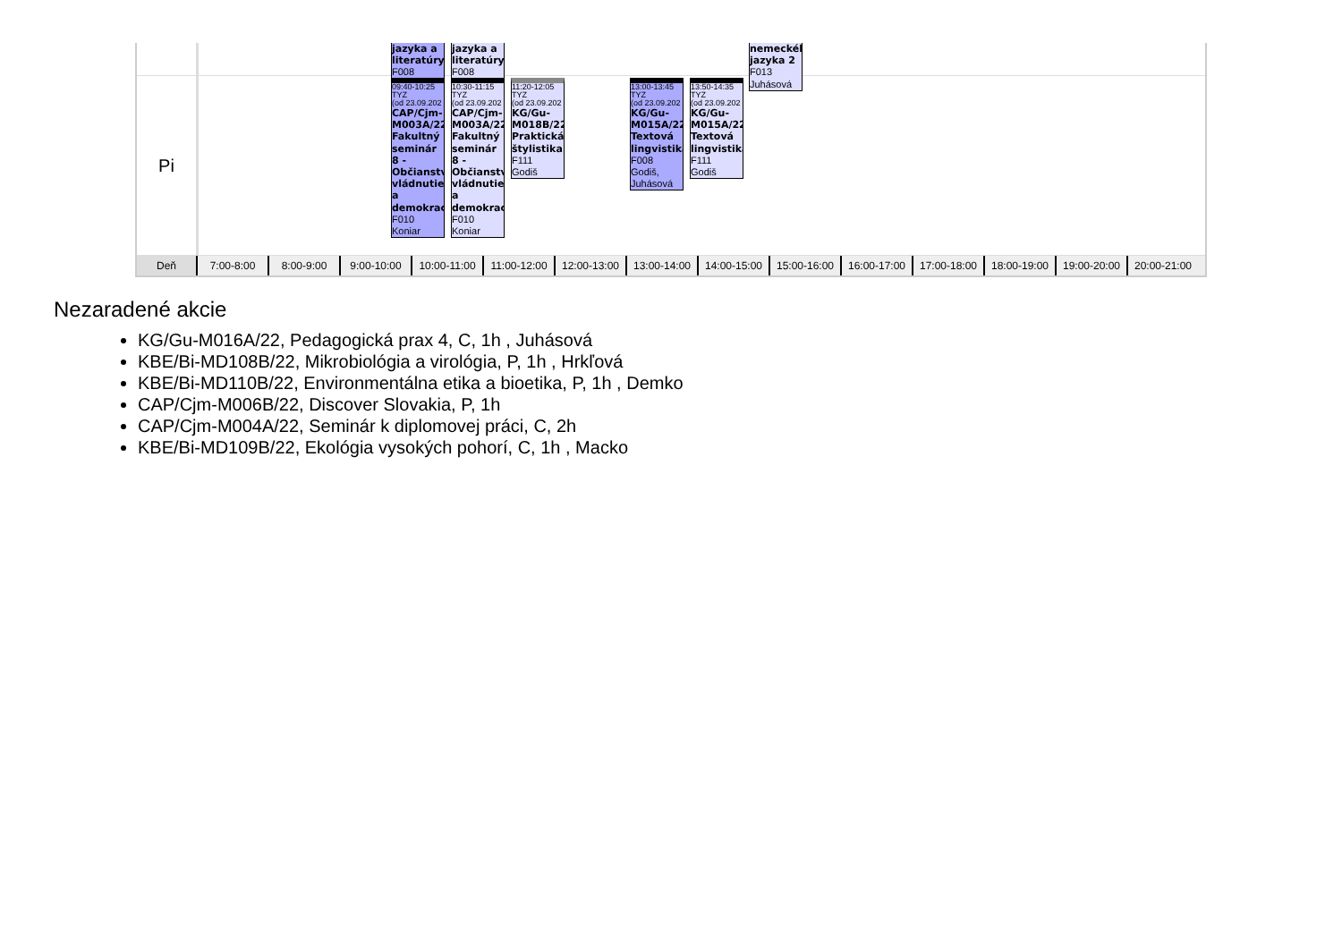jazyka a
literatúry
F008
jazyka a
literatúry
F008
nemeckéh
jazyka 2
F013
Juhásová
Pi
09:40-10:25
TYZ
(od 23.09.202
CAP/Cjm-
M003A/22
Fakultný
seminár
8 -
Občianstv
vládnutie
a
demokrac
F010
Koniar
10:30-11:15
TYZ
(od 23.09.202
CAP/Cjm-
M003A/22
Fakultný
seminár
8 -
Občianstv
vládnutie
a
demokrac
F010
Koniar
11:20-12:05
TYZ
(od 23.09.202
KG/Gu-
M018B/22
Praktická
štylistika
F111
Godiš
13:00-13:45
TYZ
(od 23.09.202
KG/Gu-
M015A/22
Textová
lingvistika
F008
Godiš,
Juhásová
13:50-14:35
TYZ
(od 23.09.202
KG/Gu-
M015A/22
Textová
lingvistika
F111
Godiš
Deň 7:00-8:00 8:00-9:00 9:00-10:00 10:00-11:00
11:00-12:00
12:00-13:00
13:00-14:00
14:00-15:00
15:00-16:00
16:00-17:00
17:00-18:00
18:00-19:00
19:00-20:00
20:00-21:00
Nezaradené akcie
KG/Gu-M016A/22, Pedagogická prax 4, C, 1h , Juhásová
KBE/Bi-MD108B/22, Mikrobiológia a virológia, P, 1h , Hrkľová
KBE/Bi-MD110B/22, Environmentálna etika a bioetika, P, 1h , Demko
CAP/Cjm-M006B/22, Discover Slovakia, P, 1h
CAP/Cjm-M004A/22, Seminár k diplomovej práci, C, 2h
KBE/Bi-MD109B/22, Ekológia vysokých pohorí, C, 1h , Macko